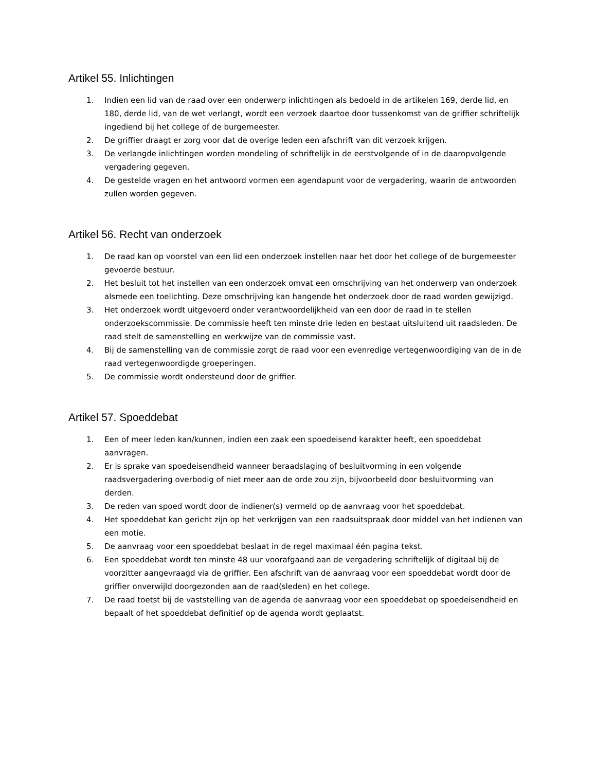Artikel 55. Inlichtingen
1. Indien een lid van de raad over een onderwerp inlichtingen als bedoeld in de artikelen 169, derde lid, en 180, derde lid, van de wet verlangt, wordt een verzoek daartoe door tussenkomst van de griffier schriftelijk ingediend bij het college of de burgemeester.
2. De griffier draagt er zorg voor dat de overige leden een afschrift van dit verzoek krijgen.
3. De verlangde inlichtingen worden mondeling of schriftelijk in de eerstvolgende of in de daaropvolgende vergadering gegeven.
4. De gestelde vragen en het antwoord vormen een agendapunt voor de vergadering, waarin de antwoorden zullen worden gegeven.
Artikel 56. Recht van onderzoek
1. De raad kan op voorstel van een lid een onderzoek instellen naar het door het college of de burgemeester gevoerde bestuur.
2. Het besluit tot het instellen van een onderzoek omvat een omschrijving van het onderwerp van onderzoek alsmede een toelichting. Deze omschrijving kan hangende het onderzoek door de raad worden gewijzigd.
3. Het onderzoek wordt uitgevoerd onder verantwoordelijkheid van een door de raad in te stellen onderzoekscommissie. De commissie heeft ten minste drie leden en bestaat uitsluitend uit raadsleden. De raad stelt de samenstelling en werkwijze van de commissie vast.
4. Bij de samenstelling van de commissie zorgt de raad voor een evenredige vertegenwoordiging van de in de raad vertegenwoordigde groeperingen.
5. De commissie wordt ondersteund door de griffier.
Artikel 57. Spoeddebat
1. Een of meer leden kan/kunnen, indien een zaak een spoedeisend karakter heeft, een spoeddebat aanvragen.
2. Er is sprake van spoedeisendheid wanneer beraadslaging of besluitvorming in een volgende raadsvergadering overbodig of niet meer aan de orde zou zijn, bijvoorbeeld door besluitvorming van derden.
3. De reden van spoed wordt door de indiener(s) vermeld op de aanvraag voor het spoeddebat.
4. Het spoeddebat kan gericht zijn op het verkrijgen van een raadsuitspraak door middel van het indienen van een motie.
5. De aanvraag voor een spoeddebat beslaat in de regel maximaal één pagina tekst.
6. Een spoeddebat wordt ten minste 48 uur voorafgaand aan de vergadering schriftelijk of digitaal bij de voorzitter aangevraagd via de griffier. Een afschrift van de aanvraag voor een spoeddebat wordt door de griffier onverwijld doorgezonden aan de raad(sleden) en het college.
7. De raad toetst bij de vaststelling van de agenda de aanvraag voor een spoeddebat op spoedeisendheid en bepaalt of het spoeddebat definitief op de agenda wordt geplaatst.